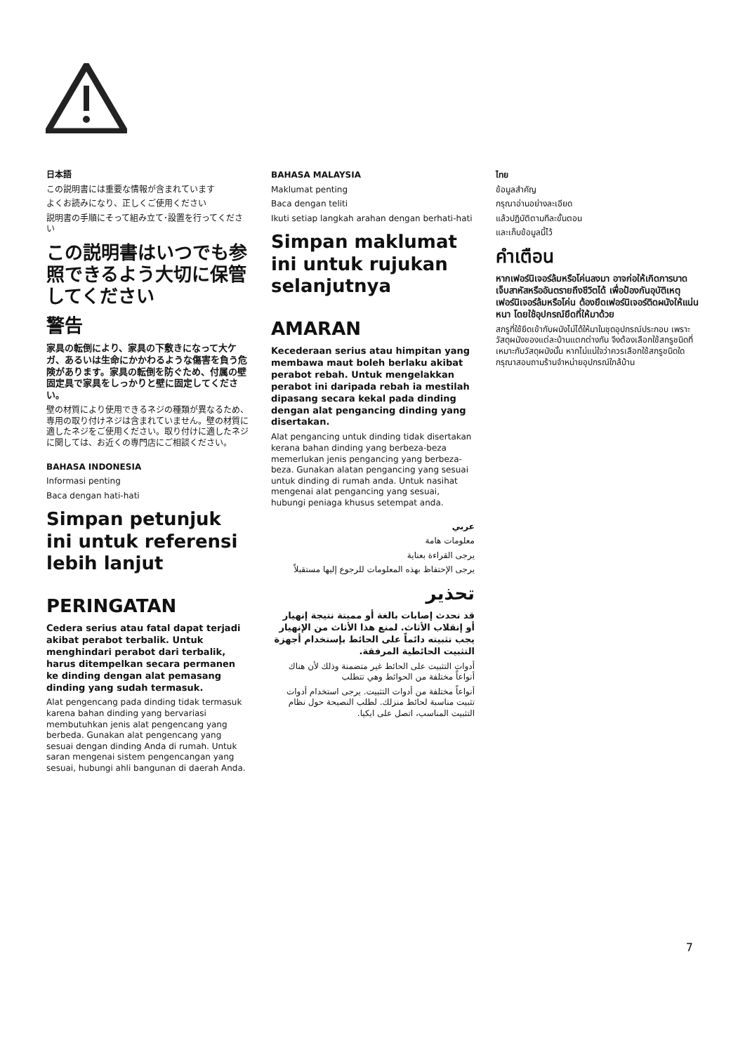日本語
この説明書には重要な情報が含まれています
よくお読みになり、正しくご使用ください
説明書の手順にそって組み立て･設置を行ってください
この説明書はいつでも参照できるよう大切に保管してください
警告
家具の転倒により、家具の下敷きになって大ケガ、あるいは生命にかかわるような傷害を負う危険があります。家具の転倒を防ぐため、付属の壁固定具で家具をしっかりと壁に固定してください。
壁の材質により使用できるネジの種類が異なるため、専用の取り付けネジは含まれていません。壁の材質に適したネジをご使用ください。取り付けに適したネジに関しては、お近くの専門店にご相談ください。
BAHASA INDONESIA
Informasi penting
Baca dengan hati-hati
Simpan petunjuk ini untuk referensi lebih lanjut
PERINGATAN
Cedera serius atau fatal dapat terjadi akibat perabot terbalik. Untuk menghindari perabot dari terbalik, harus ditempelkan secara permanen ke dinding dengan alat pemasang dinding yang sudah termasuk.
Alat pengencang pada dinding tidak termasuk karena bahan dinding yang bervariasi membutuhkan jenis alat pengencang yang berbeda. Gunakan alat pengencang yang sesuai dengan dinding Anda di rumah. Untuk saran mengenai sistem pengencangan yang sesuai, hubungi ahli bangunan di daerah Anda.
BAHASA MALAYSIA
Maklumat penting
Baca dengan teliti
Ikuti setiap langkah arahan dengan berhati-hati
Simpan maklumat ini untuk rujukan selanjutnya
AMARAN
Kecederaan serius atau himpitan yang membawa maut boleh berlaku akibat perabot rebah. Untuk mengelakkan perabot ini daripada rebah ia mestilah dipasang secara kekal pada dinding dengan alat pengancing dinding yang disertakan.
Alat pengancing untuk dinding tidak disertakan kerana bahan dinding yang berbeza-beza memerlukan jenis pengancing yang berbeza-beza. Gunakan alatan pengancing yang sesuai untuk dinding di rumah anda. Untuk nasihat mengenai alat pengancing yang sesuai, hubungi peniaga khusus setempat anda.
عربي
معلومات هامة
يرجى القراءة بعناية
يرجى الإحتفاظ بهذه المعلومات للرجوع إليها مستقبلاً
تحذير
قد تحدث إصابات بالغة أو مميتة نتيجة إنهيار أو إنقلاب الأثاث. لمنع هذا الأثاث من الإنهيار يجب تثبيته دائماً على الحائط بإستخدام أجهزة التثبيت الحائطية المرفقة.
أدوات التثبيت على الحائط غير متضمنة وذلك لأن هناك أنواعاً مختلفة من الحوائط وهي تتطلب
أنواعاً مختلفة من أدوات التثبيت. يرجى استخدام أدوات تثبيت مناسبة لحائط منزلك. لطلب النصيحة حول نظام التثبيت المناسب، اتصل على ايكيا.
ไทย
ข้อมูลสำคัญ
กรุณาอ่านอย่างละเอียด
แล้วปฏิบัติตามทีละขั้นตอน
และเก็บข้อมูลนี้ไว้
คำเตือน
หากเฟอร์นิเจอร์ล้มหรือโค่นลงมา อาจก่อให้เกิดการบาดเจ็บสาหัสหรืออันตรายถึงชีวิตได้ เพื่อป้องกันอุบัติเหตุเฟอร์นิเจอร์ล้มหรือโค่น ต้องยึดเฟอร์นิเจอร์ติดผนังให้แน่นหนา โดยใช้อุปกรณ์ยึดที่ให้มาด้วย
สกรูที่ใช้ยึดเข้ากับผนังไม่ได้ให้มาในชุดอุปกรณ์ประกอบ เพราะวัสดุผนังของแต่ละบ้านแตกต่างกัน จึงต้องเลือกใช้สกรูชนิดที่เหมาะกับวัสดุผนังนั้น หากไม่แน่ใจว่าควรเลือกใช้สกรูชนิดใด กรุณาสอบถามร้านจำหน่ายอุปกรณ์ใกล้บ้าน
7